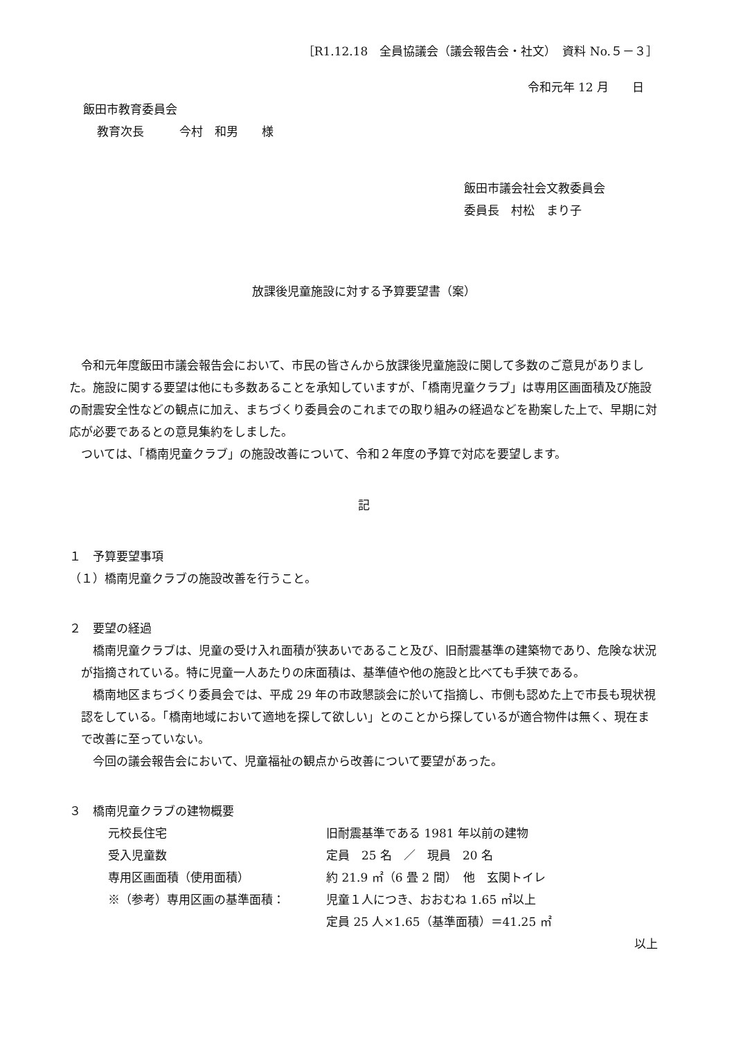［R1.12.18　全員協議会（議会報告会・社文）　資料 No.５－３］
令和元年 12 月　　日
飯田市教育委員会
教育次長　　　今村　和男　　様
飯田市議会社会文教委員会
委員長　村松　まり子
放課後児童施設に対する予算要望書（案）
令和元年度飯田市議会報告会において、市民の皆さんから放課後児童施設に関して多数のご意見がありました。施設に関する要望は他にも多数あることを承知していますが、「橋南児童クラブ」は専用区画面積及び施設の耐震安全性などの観点に加え、まちづくり委員会のこれまでの取り組みの経過などを勘案した上で、早期に対応が必要であるとの意見集約をしました。
ついては、「橋南児童クラブ」の施設改善について、令和２年度の予算で対応を要望します。
記
１　予算要望事項
（１）橋南児童クラブの施設改善を行うこと。
２　要望の経過
橋南児童クラブは、児童の受け入れ面積が狭あいであること及び、旧耐震基準の建築物であり、危険な状況が指摘されている。特に児童一人あたりの床面積は、基準値や他の施設と比べても手狭である。
橋南地区まちづくり委員会では、平成 29 年の市政懇談会に於いて指摘し、市側も認めた上で市長も現状視認をしている。「橋南地域において適地を探して欲しい」とのことから探しているが適合物件は無く、現在まで改善に至っていない。
今回の議会報告会において、児童福祉の観点から改善について要望があった。
３　橋南児童クラブの建物概要
元校長住宅 旧耐震基準である 1981 年以前の建物
受入児童数 定員　25 名　／　現員　20 名
専用区画面積（使用面積） 約 21.9 ㎡（6 畳 2 間）　他　玄関トイレ
※（参考）専用区画の基準面積： 児童１人につき、おおむね 1.65 ㎡以上
定員 25 人×1.65（基準面積）＝41.25 ㎡
以上